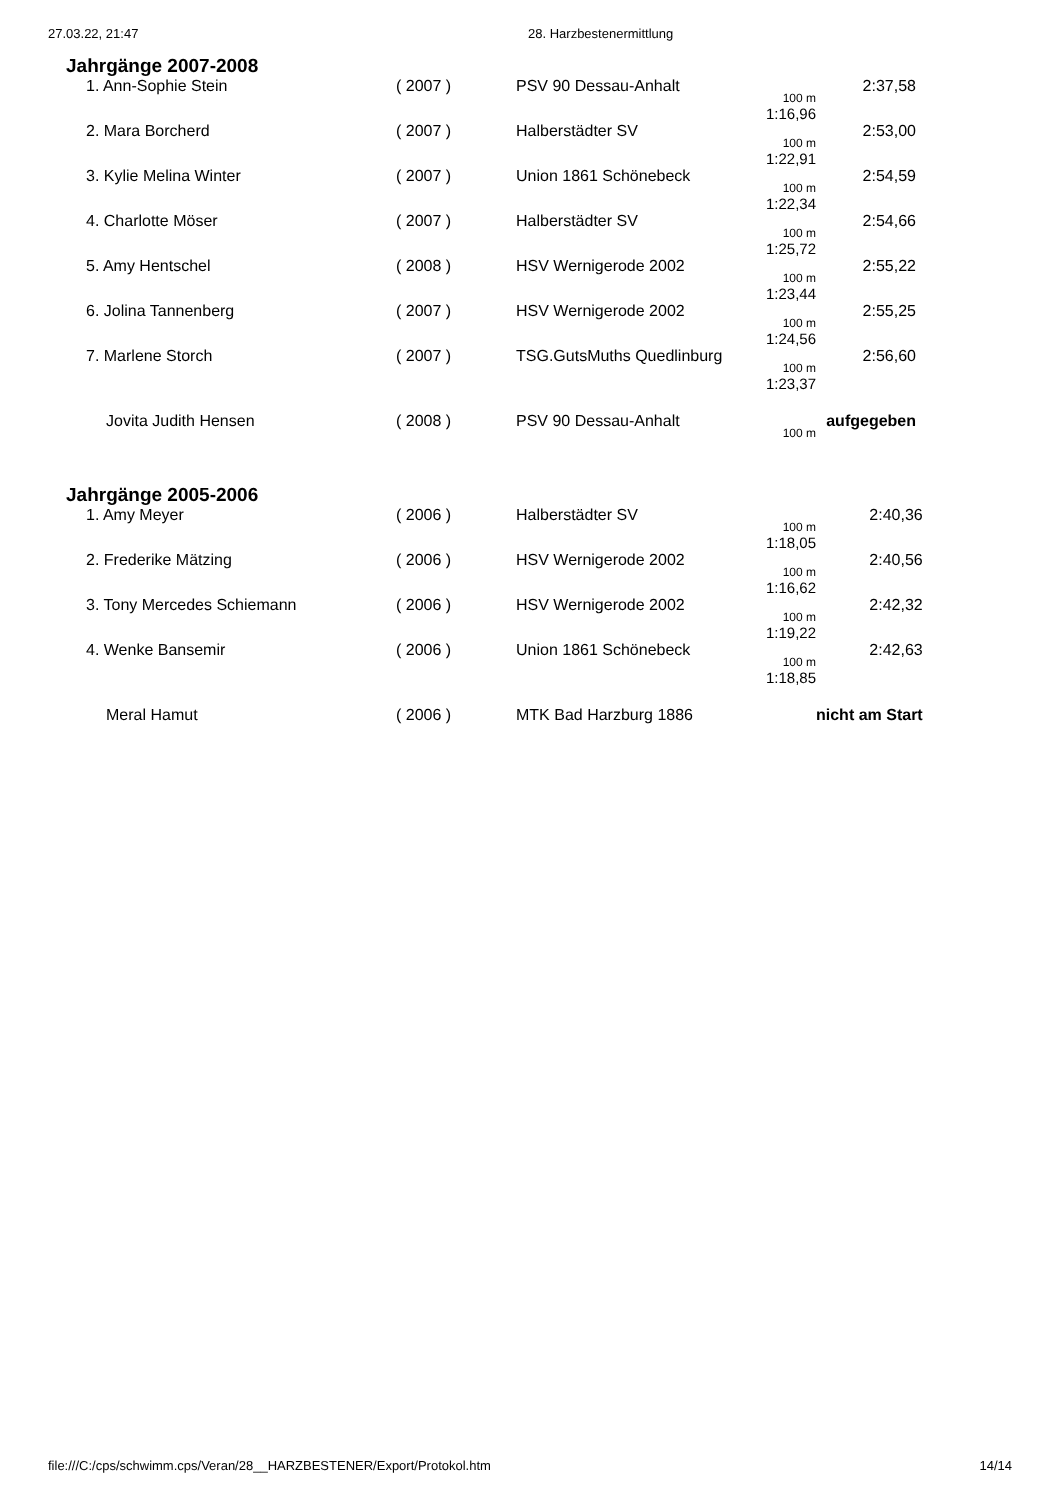27.03.22, 21:47 28. Harzbestenermittlung
Jahrgänge 2007-2008
| 1. Ann-Sophie Stein | ( 2007 ) | PSV 90 Dessau-Anhalt | 100 m 1:16,96 | 2:37,58 |
| 2. Mara Borcherd | ( 2007 ) | Halberstädter SV | 100 m 1:22,91 | 2:53,00 |
| 3. Kylie Melina Winter | ( 2007 ) | Union 1861 Schönebeck | 100 m 1:22,34 | 2:54,59 |
| 4. Charlotte Möser | ( 2007 ) | Halberstädter SV | 100 m 1:25,72 | 2:54,66 |
| 5. Amy Hentschel | ( 2008 ) | HSV Wernigerode 2002 | 100 m 1:23,44 | 2:55,22 |
| 6. Jolina Tannenberg | ( 2007 ) | HSV Wernigerode 2002 | 100 m 1:24,56 | 2:55,25 |
| 7. Marlene Storch | ( 2007 ) | TSG.GutsMuths Quedlinburg | 100 m 1:23,37 | 2:56,60 |
| Jovita Judith Hensen | ( 2008 ) | PSV 90 Dessau-Anhalt | 100 m | aufgegeben |
Jahrgänge 2005-2006
| 1. Amy Meyer | ( 2006 ) | Halberstädter SV | 100 m 1:18,05 | 2:40,36 |
| 2. Frederike Mätzing | ( 2006 ) | HSV Wernigerode 2002 | 100 m 1:16,62 | 2:40,56 |
| 3. Tony Mercedes Schiemann | ( 2006 ) | HSV Wernigerode 2002 | 100 m 1:19,22 | 2:42,32 |
| 4. Wenke Bansemir | ( 2006 ) | Union 1861 Schönebeck | 100 m 1:18,85 | 2:42,63 |
| Meral Hamut | ( 2006 ) | MTK Bad Harzburg 1886 | | nicht am Start |
file:///C:/cps/schwimm.cps/Veran/28__HARZBESTENER/Export/Protokol.htm 14/14